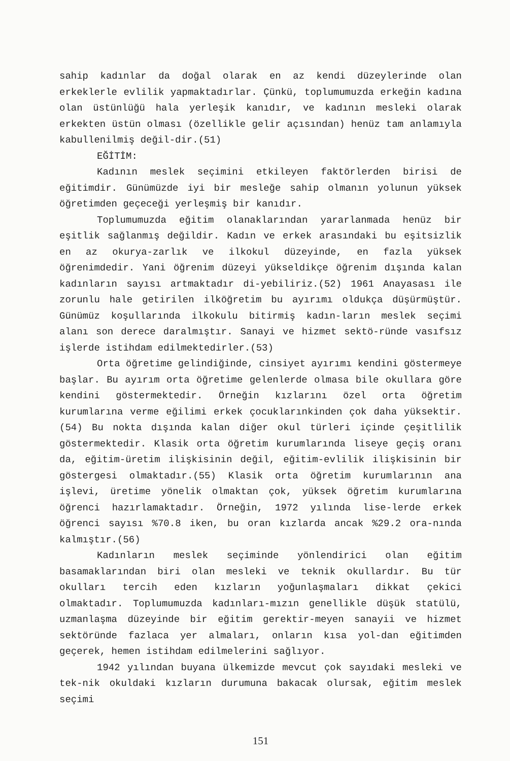sahip kadınlar da doğal olarak en az kendi düzeylerinde olan erkeklerle evlilik yapmaktadırlar. Çünkü, toplumumuzda erkeğin kadına olan üstünlüğü hala yerleşik kanıdır, ve kadının mesleki olarak erkekten üstün olması (özellikle gelir açısından) henüz tam anlamıyla kabullenilmiş değil-dir.(51)
EĞİTİM:
Kadının meslek seçimini etkileyen faktörlerden birisi de eğitimdir. Günümüzde iyi bir mesleğe sahip olmanın yolunun yüksek öğretimden geçeceği yerleşmiş bir kanıdır.
Toplumumuzda eğitim olanaklarından yararlanmada henüz bir eşitlik sağlanmış değildir. Kadın ve erkek arasındaki bu eşitsizlik en az okurya-zarlık ve ilkokul düzeyinde, en fazla yüksek öğrenimdedir. Yani öğrenim düzeyi yükseldikçe öğrenim dışında kalan kadınların sayısı artmaktadır di-yebiliriz.(52) 1961 Anayasası ile zorunlu hale getirilen ilköğretim bu ayırımı oldukça düşürmüştür. Günümüz koşullarında ilkokulu bitirmiş kadın-ların meslek seçimi alanı son derece daralmıştır. Sanayi ve hizmet sektö-ründe vasıfsız işlerde istihdam edilmektedirler.(53)
Orta öğretime gelindiğinde, cinsiyet ayırımı kendini göstermeye başlar. Bu ayırım orta öğretime gelenlerde olmasa bile okullara göre kendini göstermektedir. Örneğin kızlarını özel orta öğretim kurumlarına verme eğilimi erkek çocuklarınkinden çok daha yüksektir.(54) Bu nokta dışında kalan diğer okul türleri içinde çeşitlilik göstermektedir. Klasik orta öğretim kurumlarında liseye geçiş oranı da, eğitim-üretim ilişkisinin değil, eğitim-evlilik ilişkisinin bir göstergesi olmaktadır.(55) Klasik orta öğretim kurumlarının ana işlevi, üretime yönelik olmaktan çok, yüksek öğretim kurumlarına öğrenci hazırlamaktadır. Örneğin, 1972 yılında lise-lerde erkek öğrenci sayısı %70.8 iken, bu oran kızlarda ancak %29.2 ora-nında kalmıştır.(56)
Kadınların meslek seçiminde yönlendirici olan eğitim basamaklarından biri olan mesleki ve teknik okullardır. Bu tür okulları tercih eden kızların yoğunlaşmaları dikkat çekici olmaktadır. Toplumumuzda kadınları-mızın genellikle düşük statülü, uzmanlaşma düzeyinde bir eğitim gerektir-meyen sanayii ve hizmet sektöründe fazlaca yer almaları, onların kısa yol-dan eğitimden geçerek, hemen istihdam edilmelerini sağlıyor.
1942 yılından buyana ülkemizde mevcut çok sayıdaki mesleki ve tek-nik okuldaki kızların durumuna bakacak olursak, eğitim meslek seçimi
151